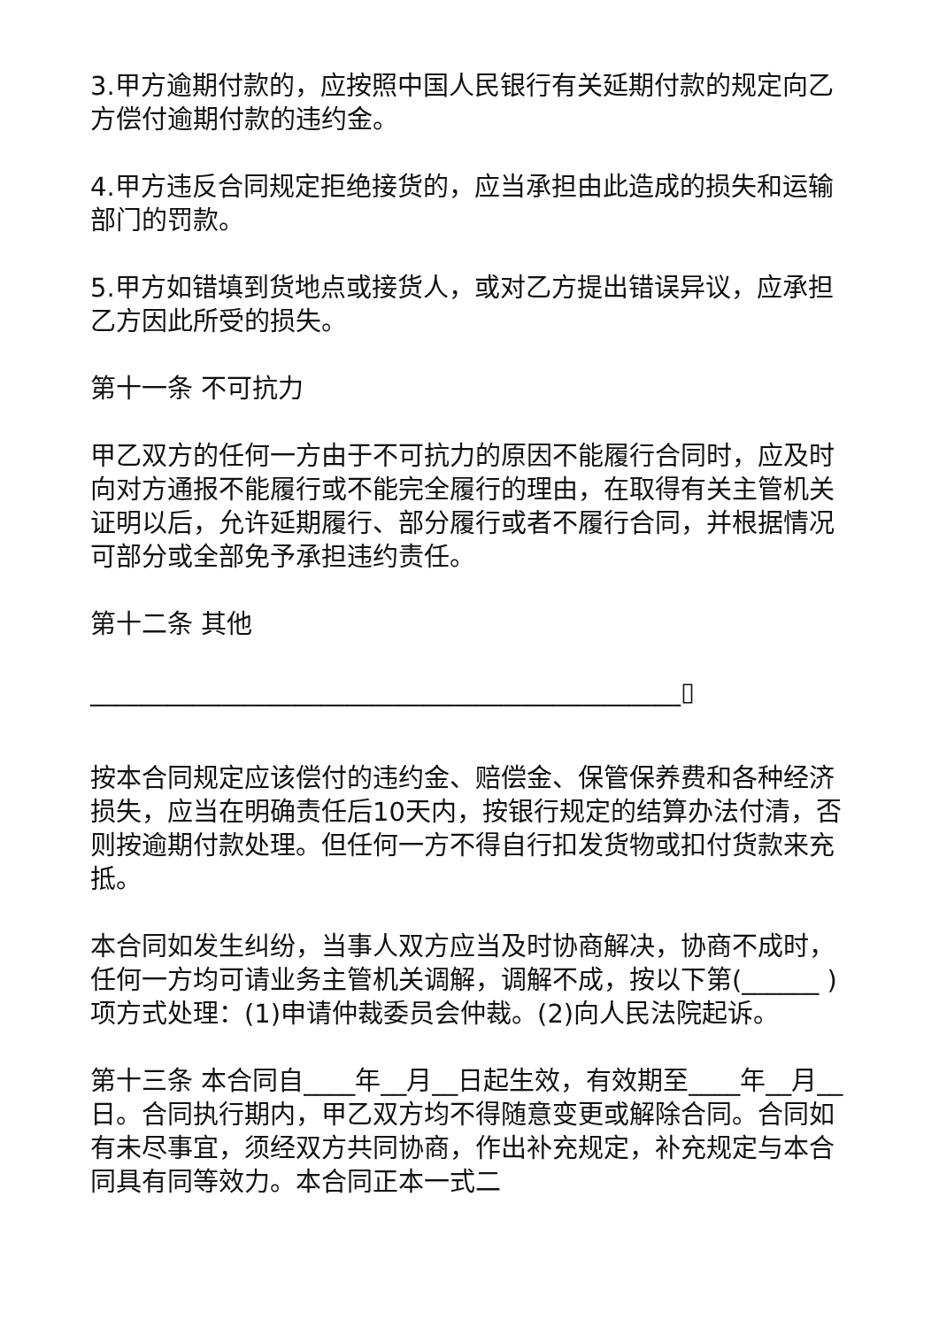3.甲方逾期付款的，应按照中国人民银行有关延期付款的规定向乙方偿付逾期付款的违约金。
4.甲方违反合同规定拒绝接货的，应当承担由此造成的损失和运输部门的罚款。
5.甲方如错填到货地点或接货人，或对乙方提出错误异议，应承担乙方因此所受的损失。
第十一条 不可抗力
甲乙双方的任何一方由于不可抗力的原因不能履行合同时，应及时向对方通报不能履行或不能完全履行的理由，在取得有关主管机关证明以后，允许延期履行、部分履行或者不履行合同，并根据情况可部分或全部免予承担违约责任。
第十二条 其他
______________________________________________▯
按本合同规定应该偿付的违约金、赔偿金、保管保养费和各种经济损失，应当在明确责任后10天内，按银行规定的结算办法付清，否则按逾期付款处理。但任何一方不得自行扣发货物或扣付货款来充抵。
本合同如发生纠纷，当事人双方应当及时协商解决，协商不成时，任何一方均可请业务主管机关调解，调解不成，按以下第(______ )项方式处理：(1)申请仲裁委员会仲裁。(2)向人民法院起诉。
第十三条 本合同自____年__月__日起生效，有效期至____年__月__日。合同执行期内，甲乙双方均不得随意变更或解除合同。合同如有未尽事宜，须经双方共同协商，作出补充规定，补充规定与本合同具有同等效力。本合同正本一式二